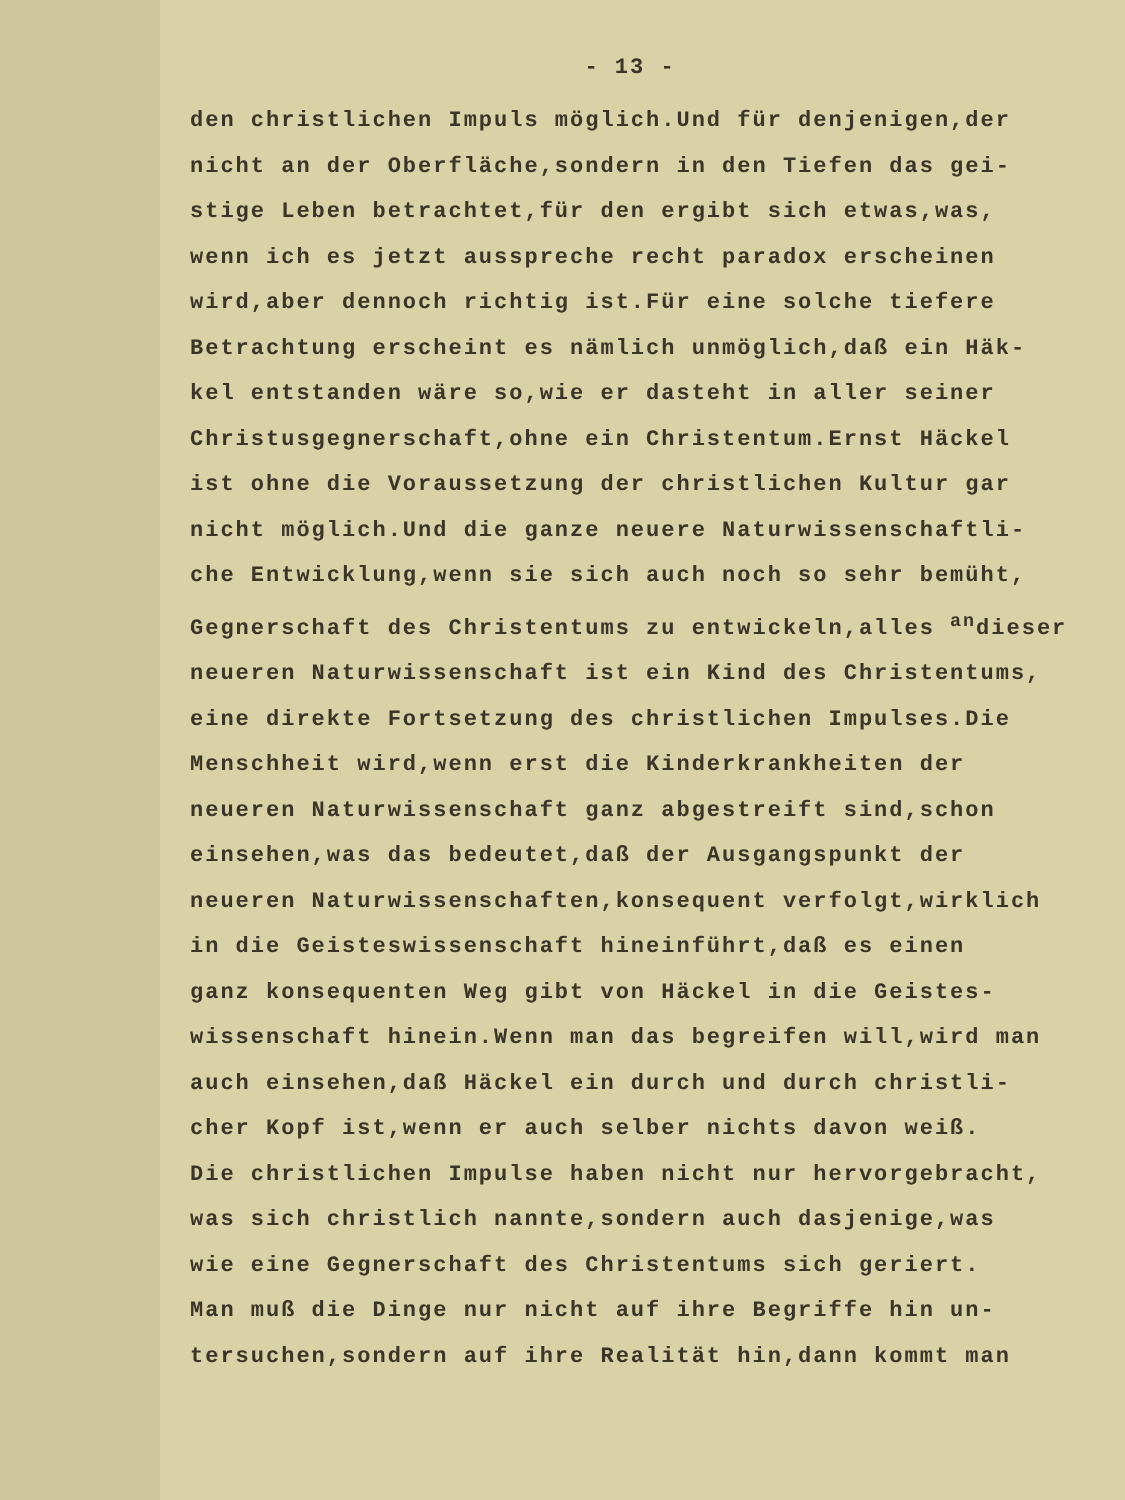- 13 -
den christlichen Impuls möglich.Und für denjenigen,der
nicht an der Oberfläche,sondern in den Tiefen das gei-
stige Leben betrachtet,für den ergibt sich etwas,was,
wenn ich es jetzt ausspreche recht paradox erscheinen
wird,aber dennoch richtig ist.Für eine solche tiefere
Betrachtung erscheint es nämlich unmöglich,daß ein Häk-
kel entstanden wäre so,wie er dasteht in aller seiner
Christusgegnerschaft,ohne ein Christentum.Ernst Häckel
ist ohne die Voraussetzung der christlichen Kultur gar
nicht möglich.Und die ganze neuere Naturwissenschaftli-
che Entwicklung,wenn sie sich auch noch so sehr bemüht,
Gegnerschaft des Christentums zu entwickeln,alles <sup>an</sup>dieser
neueren Naturwissenschaft ist ein Kind des Christentums,
eine direkte Fortsetzung des christlichen Impulses.Die
Menschheit wird,wenn erst die Kinderkrankheiten der
neueren Naturwissenschaft ganz abgestreift sind,schon
einsehen,was das bedeutet,daß der Ausgangspunkt der
neueren Naturwissenschaften,konsequent verfolgt,wirklich
in die Geisteswissenschaft hineinführt,daß es einen
ganz konsequenten Weg gibt von Häckel in die Geistes-
wissenschaft hinein.Wenn man das begreifen will,wird man
auch einsehen,daß Häckel ein durch und durch christli-
cher Kopf ist,wenn er auch selber nichts davon weiß.
Die christlichen Impulse haben nicht nur hervorgebracht,
was sich christlich nannte,sondern auch dasjenige,was
wie eine Gegnerschaft des Christentums sich geriert.
Man muß die Dinge nur nicht auf ihre Begriffe hin un-
tersuchen,sondern auf ihre Realität hin,dann kommt man